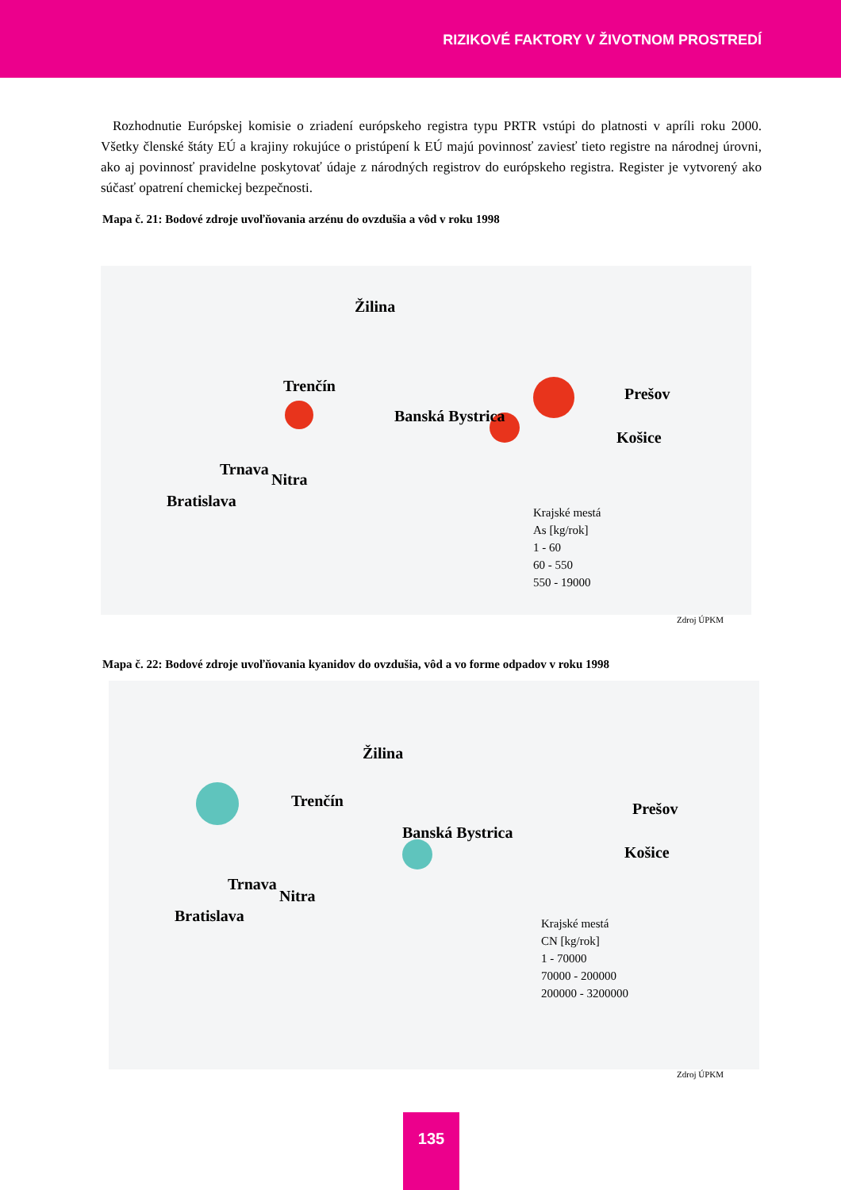RIZIKOVÉ FAKTORY V ŽIVOTNOM PROSTREDÍ
Rozhodnutie Európskej komisie o zriadení európskeho registra typu PRTR vstúpi do platnosti v apríli roku 2000. Všetky členské štáty EÚ a krajiny rokujúce o pristúpení k EÚ majú povinnosť zaviesť tieto registre na národnej úrovni, ako aj povinnosť pravidelne poskytovať údaje z národných registrov do európskeho registra. Register je vytvorený ako súčasť opatrení chemickej bezpečnosti.
Mapa č. 21: Bodové zdroje uvoľňovania arzénu do ovzdušia a vôd v roku 1998
Trenčín
Žilina
Banská Bystrica
Prešov
Košice
Trnava
Nitra
Bratislava
Krajské mestá
As [kg/rok]
1 - 60
60 - 550
550 - 19000
Zdroj ÚPKM
Mapa č. 22: Bodové zdroje uvoľňovania kyanidov do ovzdušia, vôd a vo forme odpadov v roku 1998
Trenčín
Žilina
Banská Bystrica
Prešov
Košice
Trnava
Nitra
Bratislava
Krajské mestá
CN [kg/rok]
1 - 70000
70000 - 200000
200000 - 3200000
Zdroj ÚPKM
135